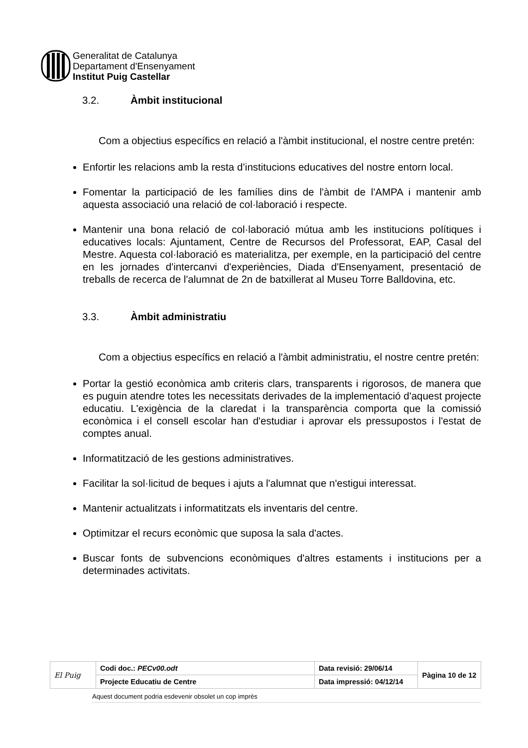Generalitat de Catalunya
Departament d'Ensenyament
Institut Puig Castellar
3.2. Àmbit institucional
Com a objectius específics en relació a l'àmbit institucional, el nostre centre pretén:
Enfortir les relacions amb la resta d’institucions educatives del nostre entorn local.
Fomentar la participació de les famílies dins de l'àmbit de l'AMPA i mantenir amb aquesta associació una relació de col·laboració i respecte.
Mantenir una bona relació de col·laboració mútua amb les institucions polítiques i educatives locals: Ajuntament, Centre de Recursos del Professorat, EAP, Casal del Mestre. Aquesta col·laboració es materialitza, per exemple, en la participació del centre en les jornades d'intercanvi d'experiències, Diada d'Ensenyament, presentació de treballs de recerca de l'alumnat de 2n de batxillerat al Museu Torre Balldovina, etc.
3.3. Àmbit administratiu
Com a objectius específics en relació a l'àmbit administratiu, el nostre centre pretén:
Portar la gestió econòmica amb criteris clars, transparents i rigorosos, de manera que es puguin atendre totes les necessitats derivades de la implementació d'aquest projecte educatiu. L'exigència de la claredat i la transparència comporta que la comissió econòmica i el consell escolar han d'estudiar i aprovar els pressupostos i l'estat de comptes anual.
Informatització de les gestions administratives.
Facilitar la sol·licitud de beques i ajuts a l'alumnat que n'estigui interessat.
Mantenir actualitzats i informatitzats els inventaris del centre.
Optimitzar el recurs econòmic que suposa la sala d'actes.
Buscar fonts de subvencions econòmiques d'altres estaments i institucions per a determinades activitats.
| El Puig | Codi doc.: PECv00.odt | Data revisió: 29/06/14 | Pàgina 10 de 12 |
| | Projecte Educatiu de Centre | Data impressió: 04/12/14 | |
Aquest document podria esdevenir obsolet un cop imprès